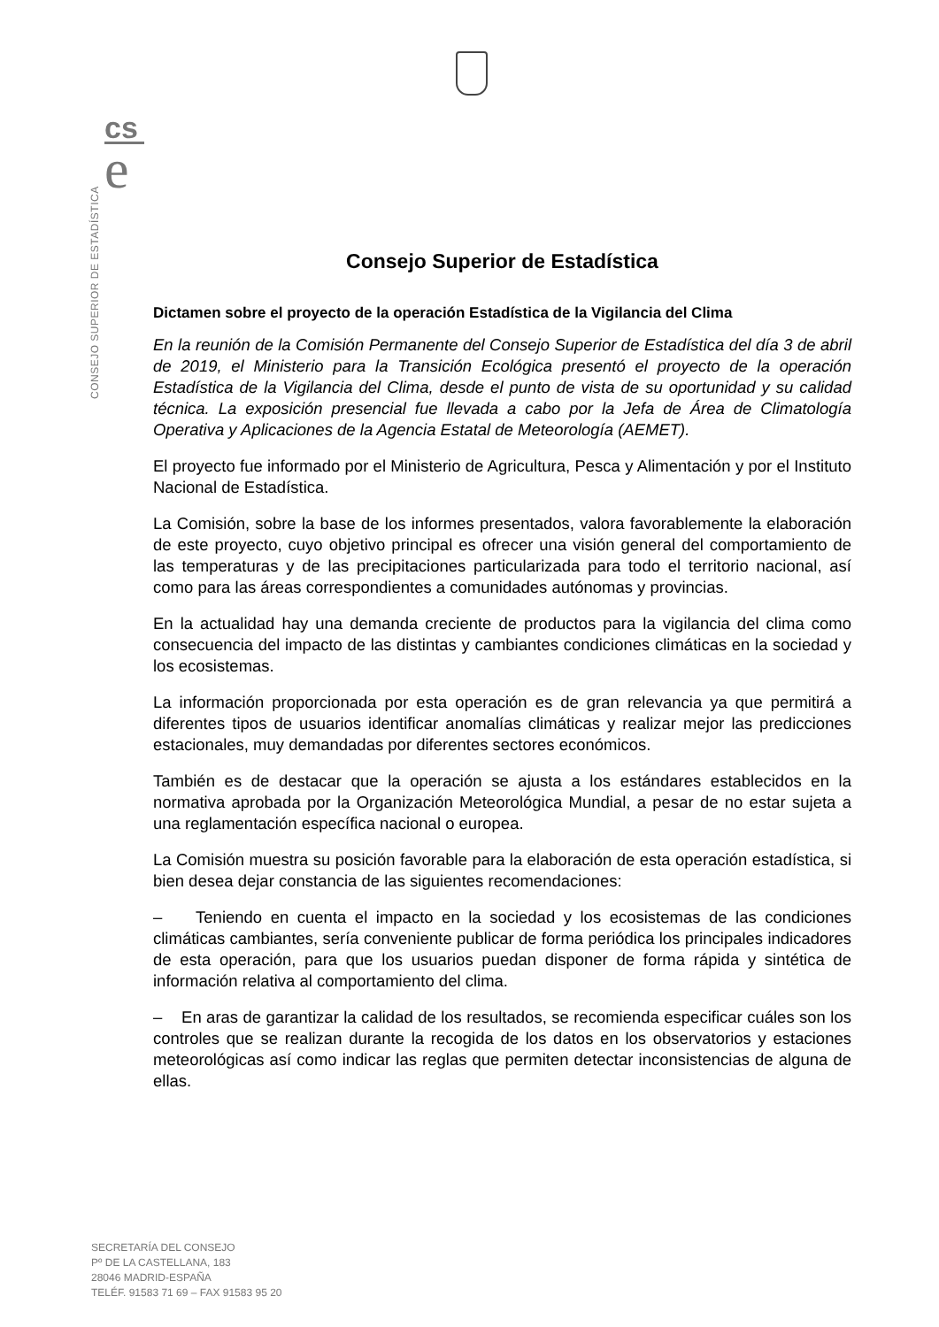cs
e
CONSEJO SUPERIOR DE ESTADÍSTICA
Consejo Superior de Estadística
Dictamen sobre el proyecto de la operación Estadística de la Vigilancia del Clima
En la reunión de la Comisión Permanente del Consejo Superior de Estadística del día 3 de abril de 2019, el Ministerio para la Transición Ecológica presentó el proyecto de la operación Estadística de la Vigilancia del Clima, desde el punto de vista de su oportunidad y su calidad técnica. La exposición presencial fue llevada a cabo por la Jefa de Área de Climatología Operativa y Aplicaciones de la Agencia Estatal de Meteorología (AEMET).
El proyecto fue informado por el Ministerio de Agricultura, Pesca y Alimentación y por el Instituto Nacional de Estadística.
La Comisión, sobre la base de los informes presentados, valora favorablemente la elaboración de este proyecto, cuyo objetivo principal es ofrecer una visión general del comportamiento de las temperaturas y de las precipitaciones particularizada para todo el territorio nacional, así como para las áreas correspondientes a comunidades autónomas y provincias.
En la actualidad hay una demanda creciente de productos para la vigilancia del clima como consecuencia del impacto de las distintas y cambiantes condiciones climáticas en la sociedad y los ecosistemas.
La información proporcionada por esta operación es de gran relevancia ya que permitirá a diferentes tipos de usuarios identificar anomalías climáticas y realizar mejor las predicciones estacionales, muy demandadas por diferentes sectores económicos.
También es de destacar que la operación se ajusta a los estándares establecidos en la normativa aprobada por la Organización Meteorológica Mundial, a pesar de no estar sujeta a una reglamentación específica nacional o europea.
La Comisión muestra su posición favorable para la elaboración de esta operación estadística, si bien desea dejar constancia de las siguientes recomendaciones:
– Teniendo en cuenta el impacto en la sociedad y los ecosistemas de las condiciones climáticas cambiantes, sería conveniente publicar de forma periódica los principales indicadores de esta operación, para que los usuarios puedan disponer de forma rápida y sintética de información relativa al comportamiento del clima.
– En aras de garantizar la calidad de los resultados, se recomienda especificar cuáles son los controles que se realizan durante la recogida de los datos en los observatorios y estaciones meteorológicas así como indicar las reglas que permiten detectar inconsistencias de alguna de ellas.
SECRETARÍA DEL CONSEJO
Pº DE LA CASTELLANA, 183
28046 MADRID-ESPAÑA
TELÉF. 91583 71 69 – FAX 91583 95 20